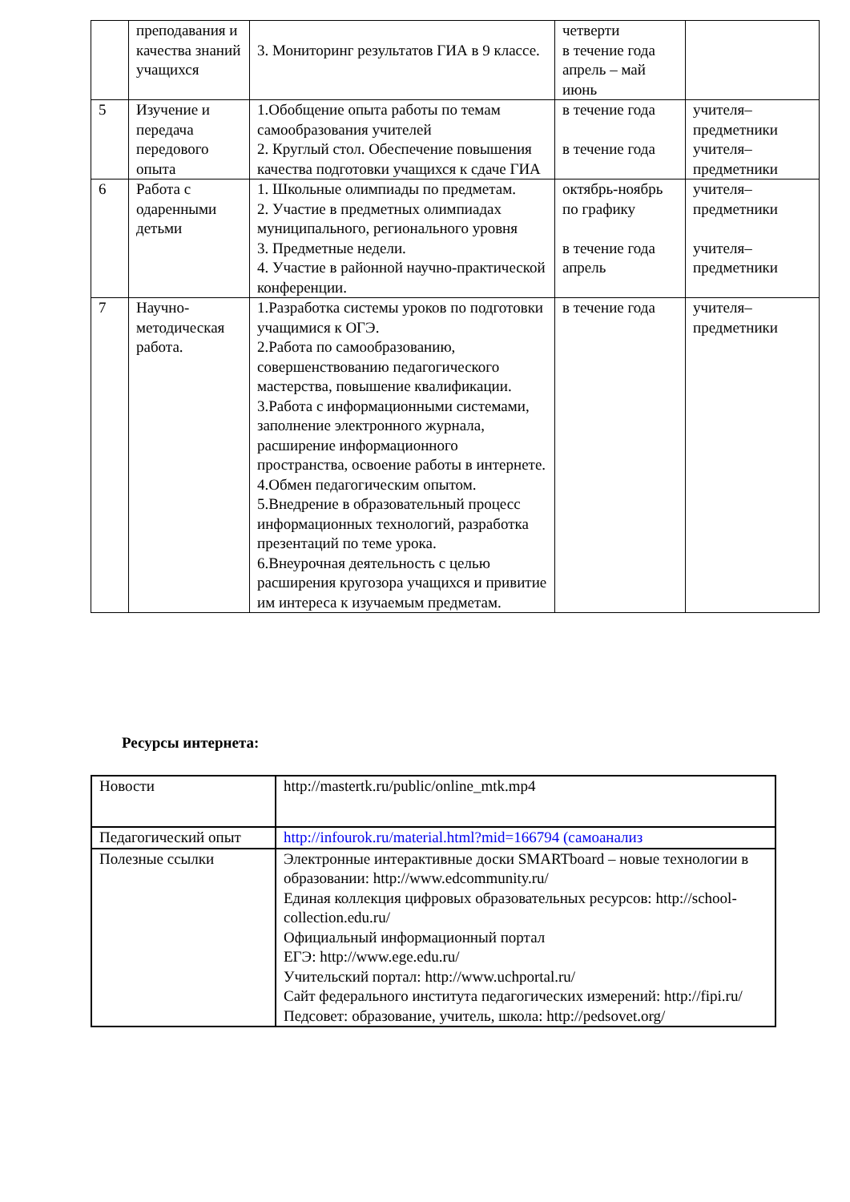| | преподавания и качества знаний учащихся | 3. Мониторинг результатов ГИА в 9 классе. | четверти в течение года апрель – май июнь | |
| 5 | Изучение и передача передового опыта | 1.Обобщение опыта работы по темам самообразования учителей 2. Круглый стол. Обеспечение повышения качества подготовки учащихся к сдаче ГИА | в течение года в течение года | учителя–предметники учителя–предметники |
| 6 | Работа с одаренными детьми | 1. Школьные олимпиады по предметам. 2. Участие в предметных олимпиадах муниципального, регионального уровня 3. Предметные недели. 4. Участие в районной научно-практической конференции. | октябрь-ноябрь по графику в течение года апрель | учителя–предметники учителя–предметники |
| 7 | Научно-методическая работа. | 1.Разработка системы уроков по подготовки учащимися к ОГЭ. 2.Работа по самообразованию, совершенствованию педагогического мастерства, повышение квалификации. 3.Работа с информационными системами, заполнение электронного журнала, расширение информационного пространства, освоение работы в интернете. 4.Обмен педагогическим опытом. 5.Внедрение в образовательный процесс информационных технологий, разработка презентаций по теме урока. 6.Внеурочная деятельность с целью расширения кругозора учащихся и привитие им интереса к изучаемым предметам. | в течение года | учителя–предметники |
Ресурсы интернета:
| Новости | http://mastertk.ru/public/online_mtk.mp4 |
| Педагогический опыт | http://infourok.ru/material.html?mid=166794 (самоанализ |
| Полезные ссылки | Электронные интерактивные доски SMARTboard – новые технологии в образовании: http://www.edcommunity.ru/ Единая коллекция цифровых образовательных ресурсов: http://school-collection.edu.ru/ Официальный информационный портал ЕГЭ: http://www.ege.edu.ru/ Учительский портал: http://www.uchportal.ru/ Сайт федерального института педагогических измерений: http://fipi.ru/ Педсовет: образование, учитель, школа: http://pedsovet.org/ |